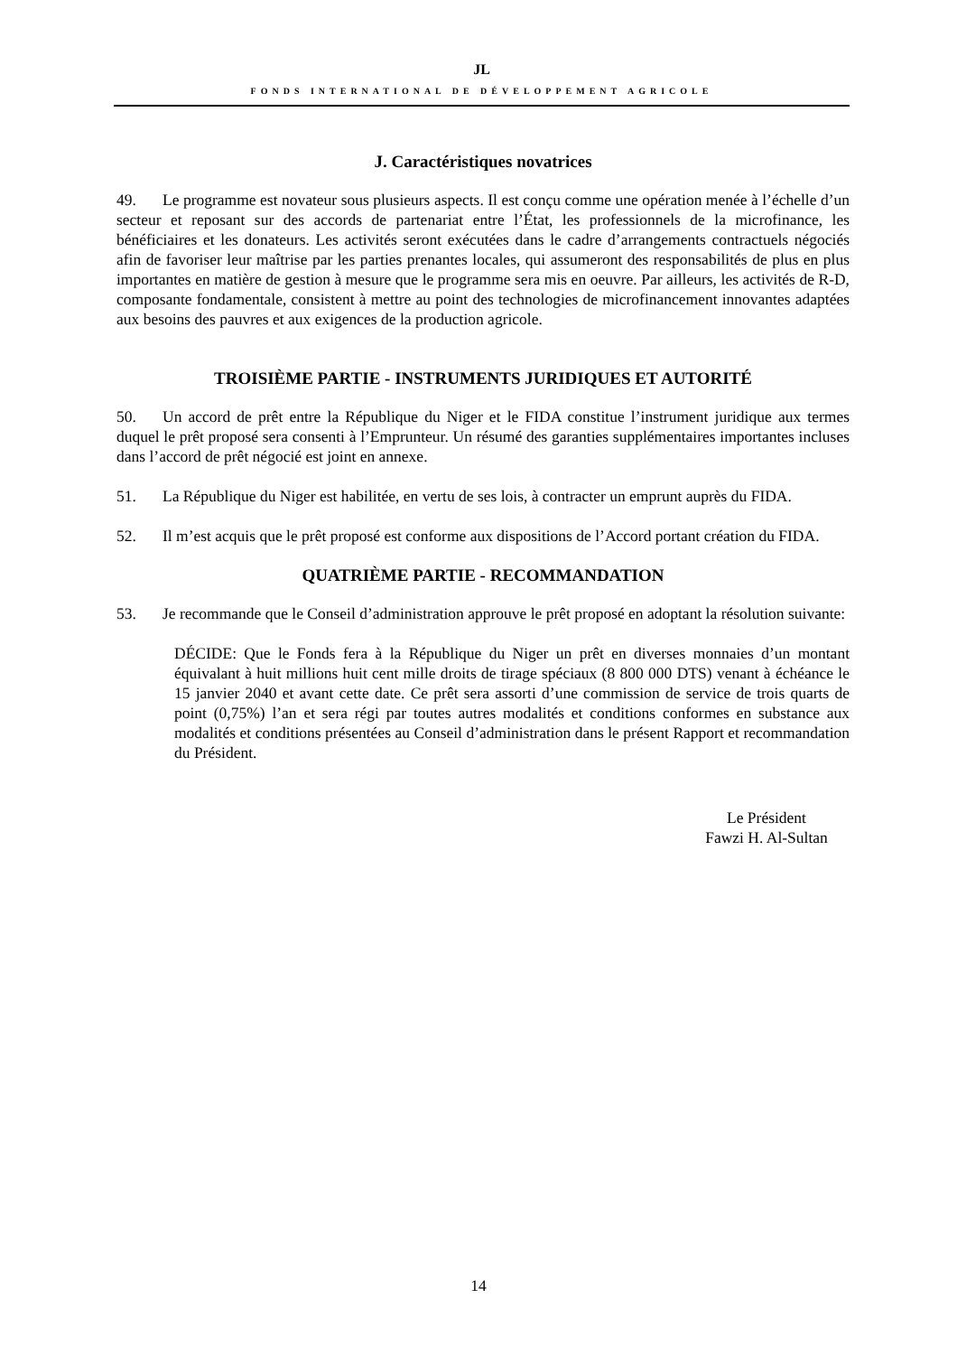JL
FONDS INTERNATIONAL DE DÉVELOPPEMENT AGRICOLE
J. Caractéristiques novatrices
49. Le programme est novateur sous plusieurs aspects. Il est conçu comme une opération menée à l’échelle d’un secteur et reposant sur des accords de partenariat entre l’État, les professionnels de la microfinance, les bénéficiaires et les donateurs. Les activités seront exécutées dans le cadre d’arrangements contractuels négociés afin de favoriser leur maîtrise par les parties prenantes locales, qui assumeront des responsabilités de plus en plus importantes en matière de gestion à mesure que le programme sera mis en oeuvre. Par ailleurs, les activités de R-D, composante fondamentale, consistent à mettre au point des technologies de microfinancement innovantes adaptées aux besoins des pauvres et aux exigences de la production agricole.
TROISIÈME PARTIE - INSTRUMENTS JURIDIQUES ET AUTORITÉ
50. Un accord de prêt entre la République du Niger et le FIDA constitue l’instrument juridique aux termes duquel le prêt proposé sera consenti à l’Emprunteur. Un résumé des garanties supplémentaires importantes incluses dans l’accord de prêt négocié est joint en annexe.
51. La République du Niger est habilitée, en vertu de ses lois, à contracter un emprunt auprès du FIDA.
52. Il m’est acquis que le prêt proposé est conforme aux dispositions de l’Accord portant création du FIDA.
QUATRIÈME PARTIE - RECOMMANDATION
53. Je recommande que le Conseil d’administration approuve le prêt proposé en adoptant la résolution suivante:
DÉCIDE: Que le Fonds fera à la République du Niger un prêt en diverses monnaies d’un montant équivalant à huit millions huit cent mille droits de tirage spéciaux (8 800 000 DTS) venant à échéance le 15 janvier 2040 et avant cette date. Ce prêt sera assorti d’une commission de service de trois quarts de point (0,75%) l’an et sera régi par toutes autres modalités et conditions conformes en substance aux modalités et conditions présentées au Conseil d’administration dans le présent Rapport et recommandation du Président.
Le Président
Fawzi H. Al-Sultan
14